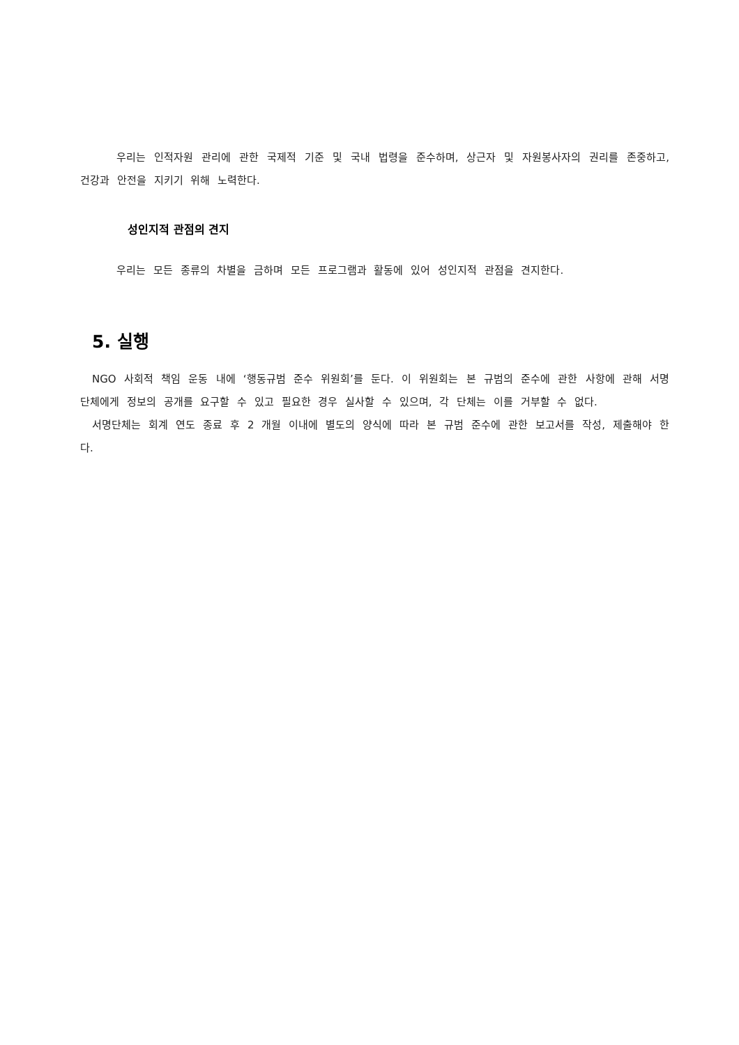우리는 인적자원 관리에 관한 국제적 기준 및 국내 법령을 준수하며, 상근자 및 자원봉사자의 권리를 존중하고, 건강과 안전을 지키기 위해 노력한다.
성인지적 관점의 견지
우리는 모든 종류의 차별을 금하며 모든 프로그램과 활동에 있어 성인지적 관점을 견지한다.
5. 실행
NGO 사회적 책임 운동 내에 ‘행동규범 준수 위원회’를 둔다. 이 위원회는 본 규범의 준수에 관한 사항에 관해 서명단체에게 정보의 공개를 요구할 수 있고 필요한 경우 실사할 수 있으며, 각 단체는 이를 거부할 수 없다.
서명단체는 회계 연도 종료 후 2 개월 이내에 별도의 양식에 따라 본 규범 준수에 관한 보고서를 작성, 제출해야 한다.